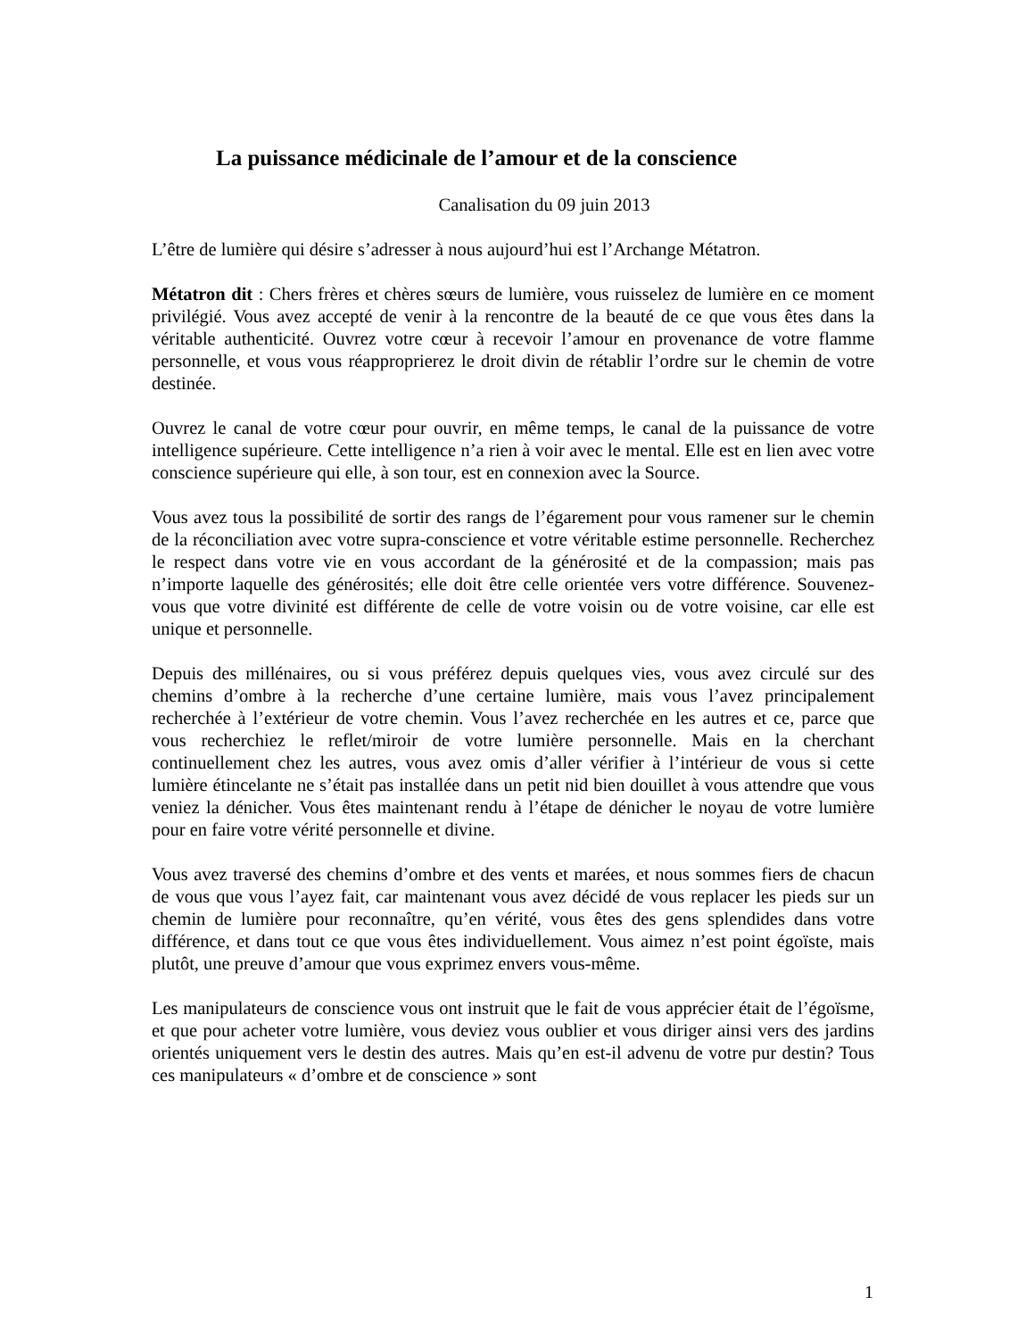La puissance médicinale de l’amour et de la conscience
Canalisation du 09 juin 2013
L’être de lumière qui désire s’adresser à nous aujourd’hui est l’Archange Métatron.
Métatron dit : Chers frères et chères sœurs de lumière, vous ruisselez de lumière en ce moment privilégié. Vous avez accepté de venir à la rencontre de la beauté de ce que vous êtes dans la véritable authenticité. Ouvrez votre cœur à recevoir l’amour en provenance de votre flamme personnelle, et vous vous réapproprierez le droit divin de rétablir l’ordre sur le chemin de votre destinée.
Ouvrez le canal de votre cœur pour ouvrir, en même temps, le canal de la puissance de votre intelligence supérieure. Cette intelligence n’a rien à voir avec le mental. Elle est en lien avec votre conscience supérieure qui elle, à son tour, est en connexion avec la Source.
Vous avez tous la possibilité de sortir des rangs de l’égarement pour vous ramener sur le chemin de la réconciliation avec votre supra-conscience et votre véritable estime personnelle. Recherchez le respect dans votre vie en vous accordant de la générosité et de la compassion; mais pas n’importe laquelle des générosités; elle doit être celle orientée vers votre différence. Souvenez-vous que votre divinité est différente de celle de votre voisin ou de votre voisine, car elle est unique et personnelle.
Depuis des millénaires, ou si vous préférez depuis quelques vies, vous avez circulé sur des chemins d’ombre à la recherche d’une certaine lumière, mais vous l’avez principalement recherchée à l’extérieur de votre chemin. Vous l’avez recherchée en les autres et ce, parce que vous recherchiez le reflet/miroir de votre lumière personnelle. Mais en la cherchant continuellement chez les autres, vous avez omis d’aller vérifier à l’intérieur de vous si cette lumière étincelante ne s’était pas installée dans un petit nid bien douillet à vous attendre que vous veniez la dénicher. Vous êtes maintenant rendu à l’étape de dénicher le noyau de votre lumière pour en faire votre vérité personnelle et divine.
Vous avez traversé des chemins d’ombre et des vents et marées, et nous sommes fiers de chacun de vous que vous l’ayez fait, car maintenant vous avez décidé de vous replacer les pieds sur un chemin de lumière pour reconnaître, qu’en vérité, vous êtes des gens splendides dans votre différence, et dans tout ce que vous êtes individuellement. Vous aimez n’est point égoïste, mais plutôt, une preuve d’amour que vous exprimez envers vous-même.
Les manipulateurs de conscience vous ont instruit que le fait de vous apprécier était de l’égoïsme, et que pour acheter votre lumière, vous deviez vous oublier et vous diriger ainsi vers des jardins orientés uniquement vers le destin des autres. Mais qu’en est-il advenu de votre pur destin? Tous ces manipulateurs « d’ombre et de conscience » sont
1